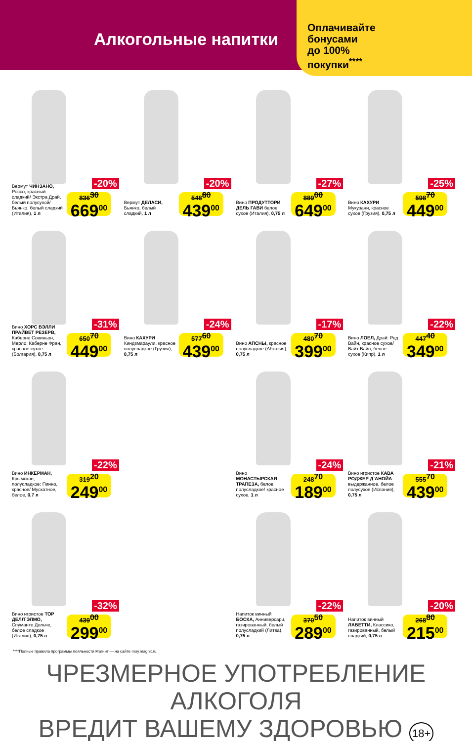Алкогольные напитки
Оплачивайте
бонусами
до 100%
покупки<sup>****</sup>
-20%
Вермут ЧИНЗАНО, Россо, красный сладкий/ Экстра Драй, белый полусухой/ Бьянко, белый сладкий (Италия), 1 л
836<sup>30</sup>
669<sup>00</sup>
-20%
Вермут ДЕЛАСИ, Бьянко, белый сладкий, 1 л
548<sup>80</sup>
439<sup>00</sup>
-27%
Вино ПРОДУТТОРИ ДЕЛЬ ГАВИ белое сухое (Италия), 0,75 л
889<sup>00</sup>
649<sup>00</sup>
-25%
Вино КАХУРИ Мукузани, красное сухое (Грузия), 0,75 л
598<sup>70</sup>
449<sup>00</sup>
-31%
Вино ХОРС ВЭЛЛИ ПРАЙВЕТ РЕЗЕРВ, Каберне Совиньон, Мерло, Каберне Фран, красное сухое (Болгария), 0,75 л
650<sup>70</sup>
449<sup>00</sup>
-24%
Вино КАХУРИ Киндзмараули, красное полусладкое (Грузия), 0,75 л
577<sup>60</sup>
439<sup>00</sup>
-17%
Вино АПСНЫ, красное полусладкое (Абхазия), 0,75 л
480<sup>70</sup>
399<sup>00</sup>
-22%
Вино ЛОЕЛ, Драй: Ред Вайн, красное сухое/ Вайт Вайн, белое сухое (Кипр), 1 л
447<sup>40</sup>
349<sup>00</sup>
-22%
Вино ИНКЕРМАН, Крымское, полусладкое: Пинно, красное/ Мускатное, белое, 0,7 л
319<sup>20</sup>
249<sup>00</sup>
-24%
Вино МОНАСТЫРСКАЯ ТРАПЕЗА, белое полусладкое/ красное сухое, 1 л
248<sup>70</sup>
189<sup>00</sup>
-21%
Вино игристое КАВА РОДЖЕР Д`АНОЙА выдержанное, белое полусухое (Испания), 0,75 л
555<sup>70</sup>
439<sup>00</sup>
-32%
Вино игристое ТОР ДЕЛЛ`ЭЛМО, Спуманте Дольче, белое сладкое (Италия), 0,75 л
439<sup>00</sup>
299<sup>00</sup>
-22%
Напиток винный БОСКА, Анниверсари, газированный, белый полусладкий (Литва), 0,75 л
370<sup>50</sup>
289<sup>00</sup>
-20%
Напиток винный ЛАВЕТТИ, Классико, газированный, белый сладкий, 0,75 л
268<sup>80</sup>
215<sup>00</sup>
****Полные правила программы лояльности Магнит — на сайте moy.magnit.ru.
ЧРЕЗМЕРНОЕ УПОТРЕБЛЕНИЕ АЛКОГОЛЯ
ВРЕДИТ ВАШЕМУ ЗДОРОВЬЮ 18+